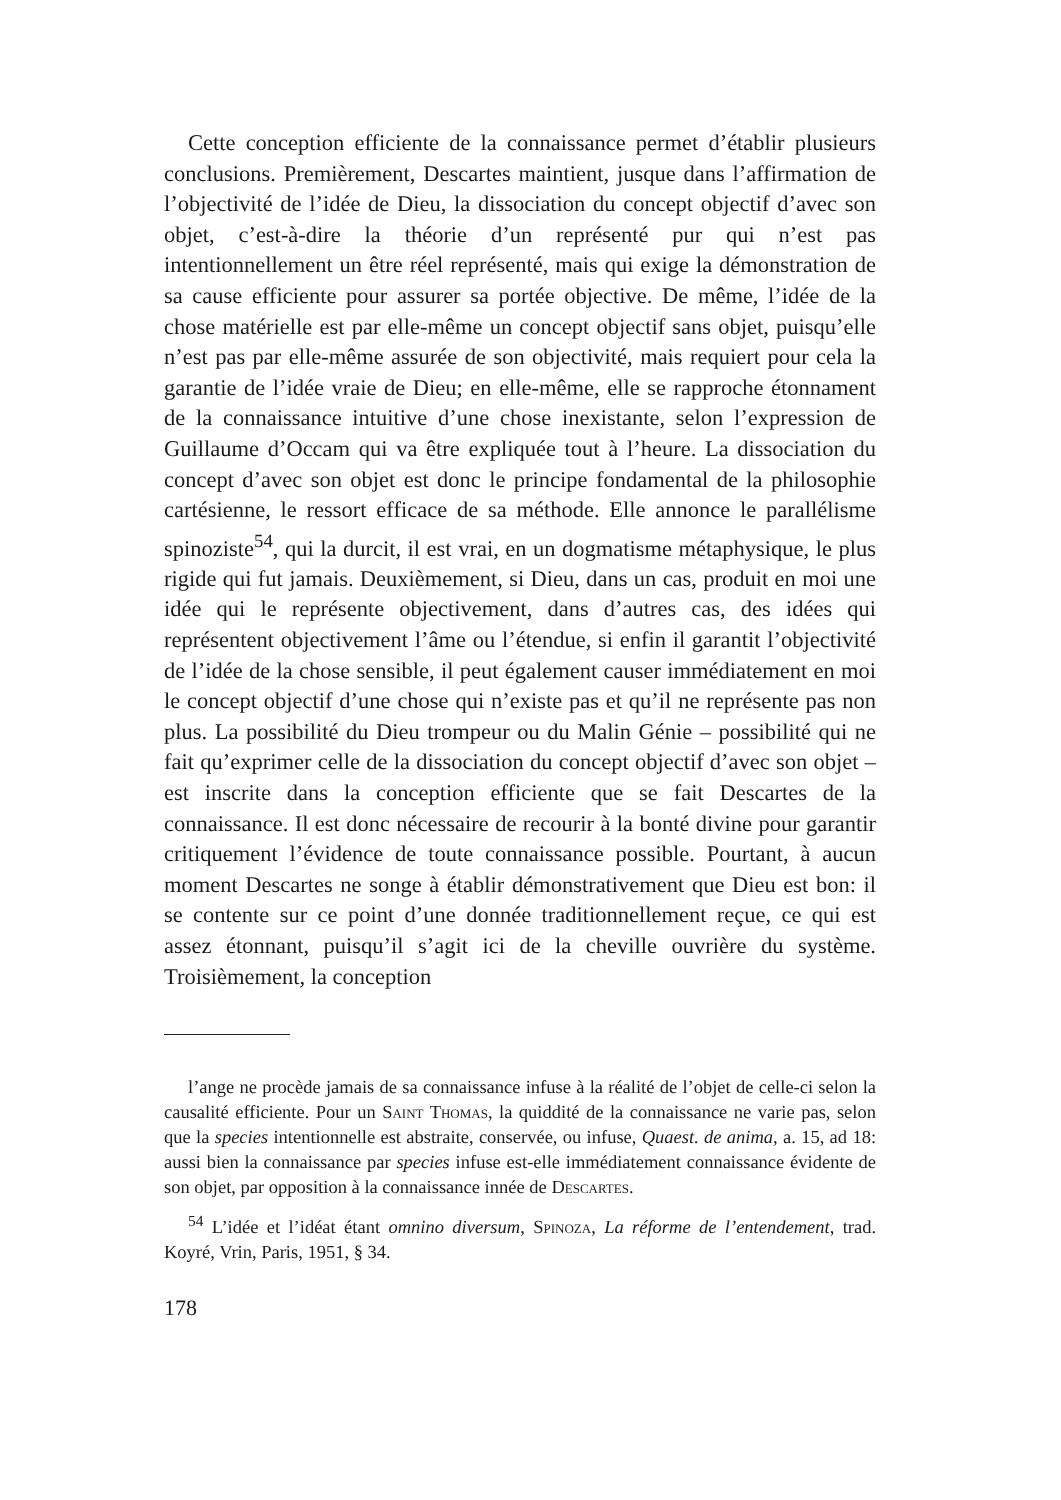Cette conception efficiente de la connaissance permet d’établir plusieurs conclusions. Premièrement, Descartes maintient, jusque dans l’affirmation de l’objectivité de l’idée de Dieu, la dissociation du concept objectif d’avec son objet, c’est-à-dire la théorie d’un représenté pur qui n’est pas intentionnellement un être réel représenté, mais qui exige la démonstration de sa cause efficiente pour assurer sa portée objective. De même, l’idée de la chose matérielle est par elle-même un concept objectif sans objet, puisqu’elle n’est pas par elle-même assurée de son objectivité, mais requiert pour cela la garantie de l’idée vraie de Dieu; en elle-même, elle se rapproche étonnament de la connaissance intuitive d’une chose inexistante, selon l’expression de Guillaume d’Occam qui va être expliquée tout à l’heure. La dissociation du concept d’avec son objet est donc le principe fondamental de la philosophie cartésienne, le ressort efficace de sa méthode. Elle annonce le parallélisme spinoziste<sup>54</sup>, qui la durcit, il est vrai, en un dogmatisme métaphysique, le plus rigide qui fut jamais. Deuxièmement, si Dieu, dans un cas, produit en moi une idée qui le représente objectivement, dans d’autres cas, des idées qui représentent objectivement l’âme ou l’étendue, si enfin il garantit l’objectivité de l’idée de la chose sensible, il peut également causer immédiatement en moi le concept objectif d’une chose qui n’existe pas et qu’il ne représente pas non plus. La possibilité du Dieu trompeur ou du Malin Génie – possibilité qui ne fait qu’exprimer celle de la dissociation du concept objectif d’avec son objet – est inscrite dans la conception efficiente que se fait Descartes de la connaissance. Il est donc nécessaire de recourir à la bonté divine pour garantir critiquement l’évidence de toute connaissance possible. Pourtant, à aucun moment Descartes ne songe à établir démonstrativement que Dieu est bon: il se contente sur ce point d’une donnée traditionnellement reçue, ce qui est assez étonnant, puisqu’il s’agit ici de la cheville ouvrière du système. Troisièmement, la conception
l’ange ne procède jamais de sa connaissance infuse à la réalité de l’objet de celle-ci selon la causalité efficiente. Pour un Saint Thomas, la quiddité de la connaissance ne varie pas, selon que la species intentionnelle est abstraite, conservée, ou infuse, Quaest. de anima, a. 15, ad 18: aussi bien la connaissance par species infuse est-elle immédiatement connaissance évidente de son objet, par opposition à la connaissance innée de Descartes.
<sup>54</sup> L’idée et l’idéat étant omnino diversum, Spinoza, La réforme de l’entendement, trad. Koyré, Vrin, Paris, 1951, § 34.
178